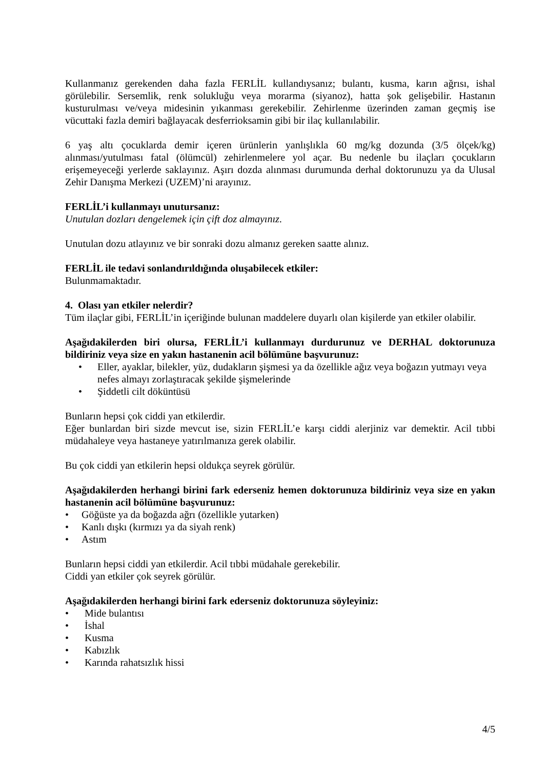Kullanmanız gerekenden daha fazla FERLİL kullandıysanız; bulantı, kusma, karın ağrısı, ishal görülebilir. Sersemlik, renk solukluğu veya morarma (siyanoz), hatta şok gelişebilir. Hastanın kusturulması ve/veya midesinin yıkanması gerekebilir. Zehirlenme üzerinden zaman geçmiş ise vücuttaki fazla demiri bağlayacak desferrioksamin gibi bir ilaç kullanılabilir.
6 yaş altı çocuklarda demir içeren ürünlerin yanlışlıkla 60 mg/kg dozunda (3/5 ölçek/kg) alınması/yutulması fatal (ölümcül) zehirlenmelere yol açar. Bu nedenle bu ilaçları çocukların erişemeyeceği yerlerde saklayınız. Aşırı dozda alınması durumunda derhal doktorunuzu ya da Ulusal Zehir Danışma Merkezi (UZEM)’ni arayınız.
FERLİL’i kullanmayı unutursanız:
Unutulan dozları dengelemek için çift doz almayınız.
Unutulan dozu atlayınız ve bir sonraki dozu almanız gereken saatte alınız.
FERLİL ile tedavi sonlandırıldığında oluşabilecek etkiler:
Bulunmamaktadır.
4. Olası yan etkiler nelerdir?
Tüm ilaçlar gibi, FERLİL’in içeriğinde bulunan maddelere duyarlı olan kişilerde yan etkiler olabilir.
Aşağıdakilerden biri olursa, FERLİL’i kullanmayı durdurunuz ve DERHAL doktorunuza bildiriniz veya size en yakın hastanenin acil bölümüne başvurunuz:
• Eller, ayaklar, bilekler, yüz, dudakların şişmesi ya da özellikle ağız veya boğazın yutmayı veya nefes almayı zorlaştıracak şekilde şişmelerinde
• Şiddetli cilt döküntüsü
Bunların hepsi çok ciddi yan etkilerdir.
Eğer bunlardan biri sizde mevcut ise, sizin FERLİL’e karşı ciddi alerjiniz var demektir. Acil tıbbi müdahaleye veya hastaneye yatırılmanıza gerek olabilir.
Bu çok ciddi yan etkilerin hepsi oldukça seyrek görülür.
Aşağıdakilerden herhangi birini fark ederseniz hemen doktorunuza bildiriniz veya size en yakın hastanenin acil bölümüne başvurunuz:
• Göğüste ya da boğazda ağrı (özellikle yutarken)
• Kanlı dışkı (kırmızı ya da siyah renk)
• Astım
Bunların hepsi ciddi yan etkilerdir. Acil tıbbi müdahale gerekebilir.
Ciddi yan etkiler çok seyrek görülür.
Aşağıdakilerden herhangi birini fark ederseniz doktorunuza söyleyiniz:
• Mide bulantısı
• İshal
• Kusma
• Kabızlık
• Karında rahatsızlık hissi
4/5